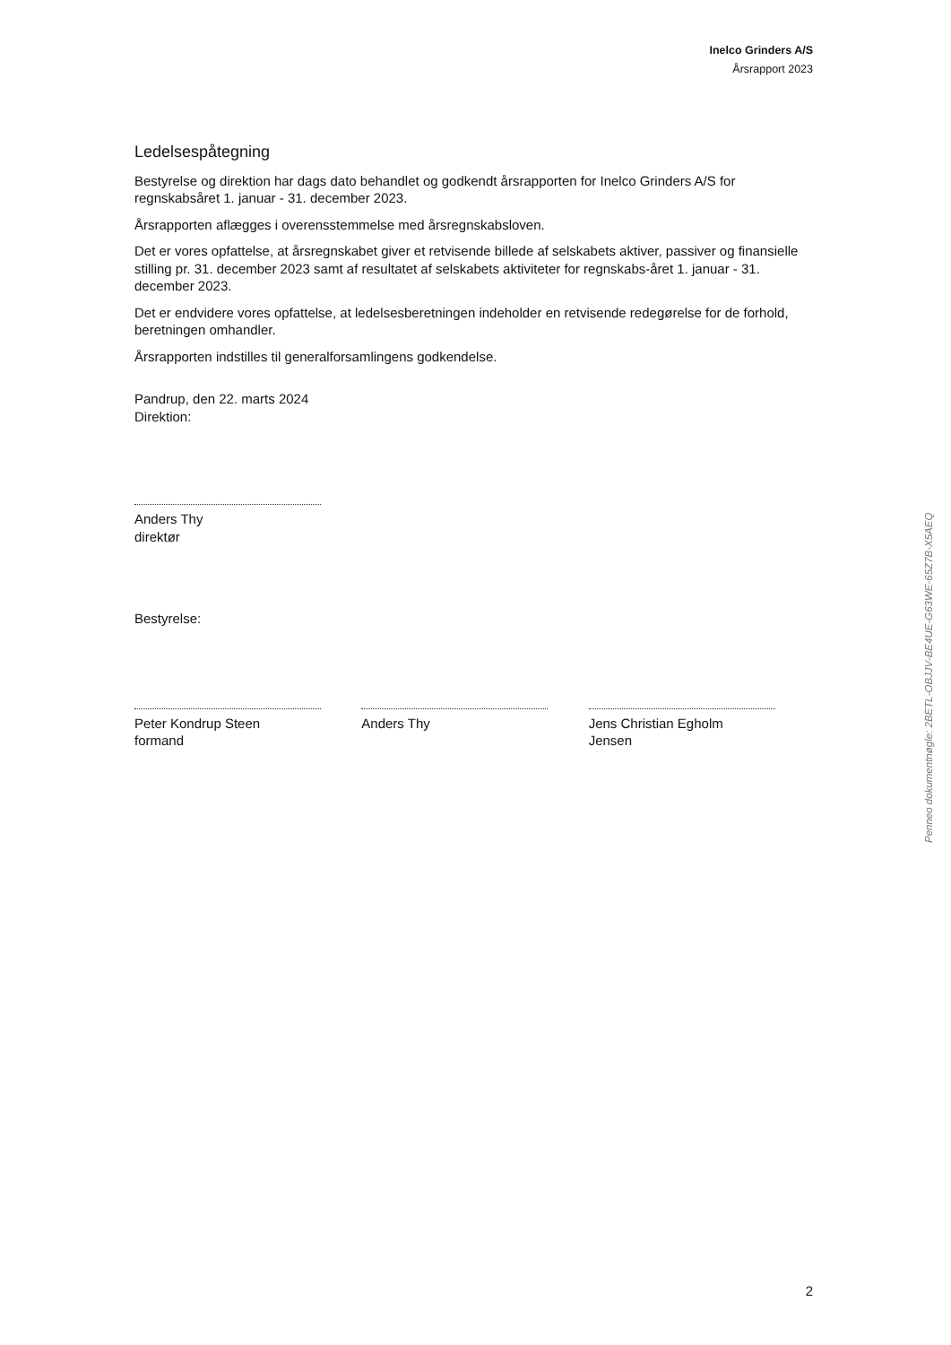Inelco Grinders A/S
Årsrapport 2023
Ledelsespåtegning
Bestyrelse og direktion har dags dato behandlet og godkendt årsrapporten for Inelco Grinders A/S for regnskabsåret 1. januar - 31. december 2023.
Årsrapporten aflægges i overensstemmelse med årsregnskabsloven.
Det er vores opfattelse, at årsregnskabet giver et retvisende billede af selskabets aktiver, passiver og finansielle stilling pr. 31. december 2023 samt af resultatet af selskabets aktiviteter for regnskabs-året 1. januar - 31. december 2023.
Det er endvidere vores opfattelse, at ledelsesberetningen indeholder en retvisende redegørelse for de forhold, beretningen omhandler.
Årsrapporten indstilles til generalforsamlingens godkendelse.
Pandrup, den 22. marts 2024
Direktion:
Anders Thy
direktør
Bestyrelse:
Peter Kondrup Steen
formand
Anders Thy Jens Christian Egholm
Jensen
Penneo dokumentnøgle: 2BETL-OBJJV-BE4UE-G63WE-65Z7B-X5AEQ
2